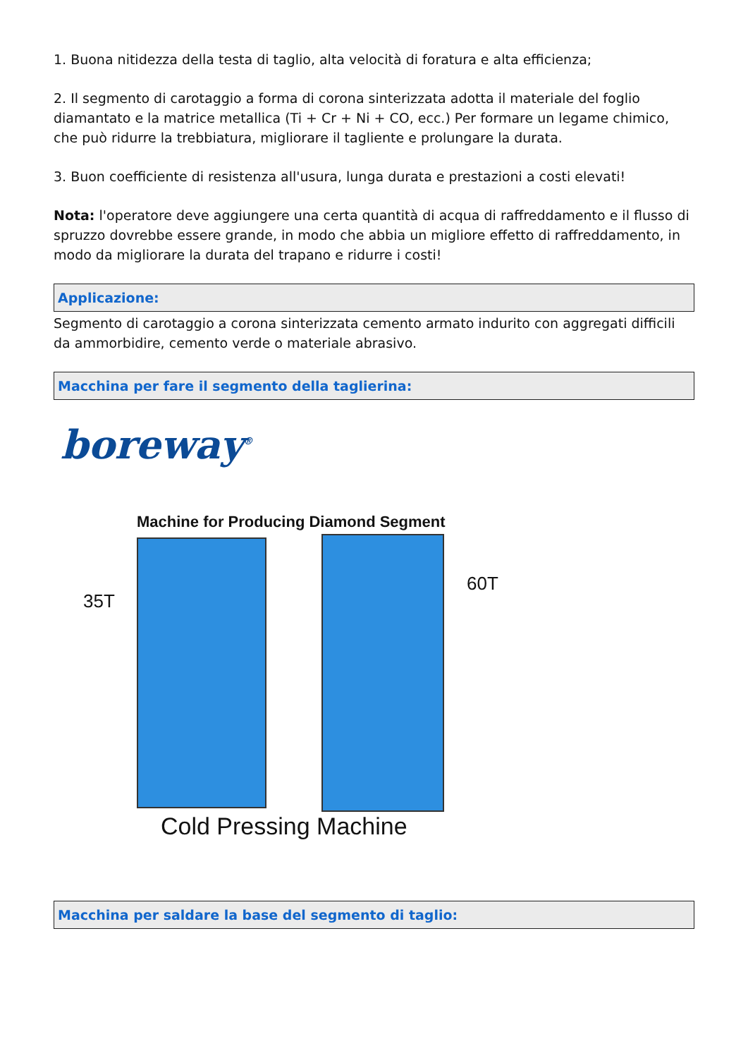1. Buona nitidezza della testa di taglio, alta velocità di foratura e alta efficienza;
2. Il segmento di carotaggio a forma di corona sinterizzata adotta il materiale del foglio diamantato e la matrice metallica (Ti + Cr + Ni + CO, ecc.) Per formare un legame chimico, che può ridurre la trebbiatura, migliorare il tagliente e prolungare la durata.
3. Buon coefficiente di resistenza all'usura, lunga durata e prestazioni a costi elevati!
Nota: l'operatore deve aggiungere una certa quantità di acqua di raffreddamento e il flusso di spruzzo dovrebbe essere grande, in modo che abbia un migliore effetto di raffreddamento, in modo da migliorare la durata del trapano e ridurre i costi!
Applicazione:
Segmento di carotaggio a corona sinterizzata cemento armato indurito con aggregati difficili da ammorbidire, cemento verde o materiale abrasivo.
Macchina per fare il segmento della taglierina:
boreway<sup>®</sup>
Machine for Producing Diamond Segment
35T
60T
Cold Pressing Machine
Macchina per saldare la base del segmento di taglio: